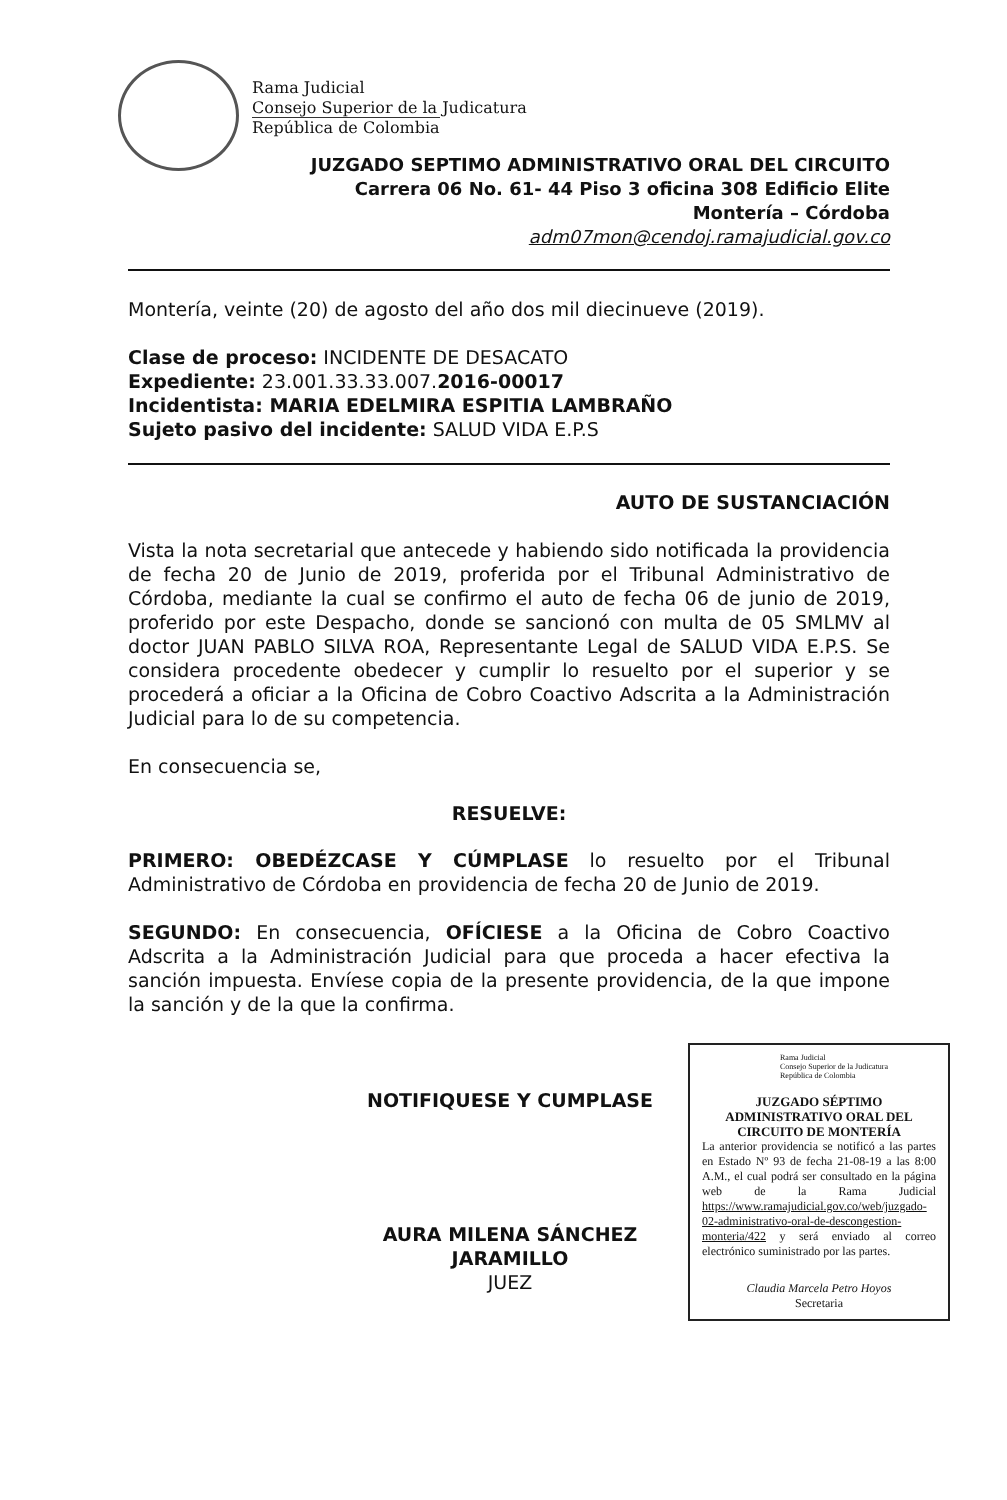Rama Judicial
Consejo Superior de la Judicatura
República de Colombia
JUZGADO SEPTIMO ADMINISTRATIVO ORAL DEL CIRCUITO
Carrera 06 No. 61- 44 Piso 3 oficina 308 Edificio Elite
Montería – Córdoba
adm07mon@cendoj.ramajudicial.gov.co
Montería, veinte (20) de agosto del año dos mil diecinueve (2019).
Clase de proceso: INCIDENTE DE DESACATO
Expediente: 23.001.33.33.007.2016-00017
Incidentista: MARIA EDELMIRA ESPITIA LAMBRAÑO
Sujeto pasivo del incidente: SALUD VIDA E.P.S
AUTO DE SUSTANCIACIÓN
Vista la nota secretarial que antecede y habiendo sido notificada la providencia de fecha 20 de Junio de 2019, proferida por el Tribunal Administrativo de Córdoba, mediante la cual se confirmo el auto de fecha 06 de junio de 2019, proferido por este Despacho, donde se sancionó con multa de 05 SMLMV al doctor JUAN PABLO SILVA ROA, Representante Legal de SALUD VIDA E.P.S. Se considera procedente obedecer y cumplir lo resuelto por el superior y se procederá a oficiar a la Oficina de Cobro Coactivo Adscrita a la Administración Judicial para lo de su competencia.
En consecuencia se,
RESUELVE:
PRIMERO: OBEDÉZCASE Y CÚMPLASE lo resuelto por el Tribunal Administrativo de Córdoba en providencia de fecha 20 de Junio de 2019.
SEGUNDO: En consecuencia, OFÍCIESE a la Oficina de Cobro Coactivo Adscrita a la Administración Judicial para que proceda a hacer efectiva la sanción impuesta. Envíese copia de la presente providencia, de la que impone la sanción y de la que la confirma.
NOTIFIQUESE Y CUMPLASE
AURA MILENA SÁNCHEZ JARAMILLO
JUEZ
Rama Judicial
Consejo Superior de la Judicatura
República de Colombia
JUZGADO SÉPTIMO ADMINISTRATIVO ORAL DEL CIRCUITO DE MONTERÍA
La anterior providencia se notificó a las partes en Estado Nº 93 de fecha 21-08-19 a las 8:00 A.M., el cual podrá ser consultado en la página web de la Rama Judicial https://www.ramajudicial.gov.co/web/juzgado-02-administrativo-oral-de-descongestion-monteria/422 y será enviado al correo electrónico suministrado por las partes.
Claudia Marcela Petro Hoyos
Secretaria